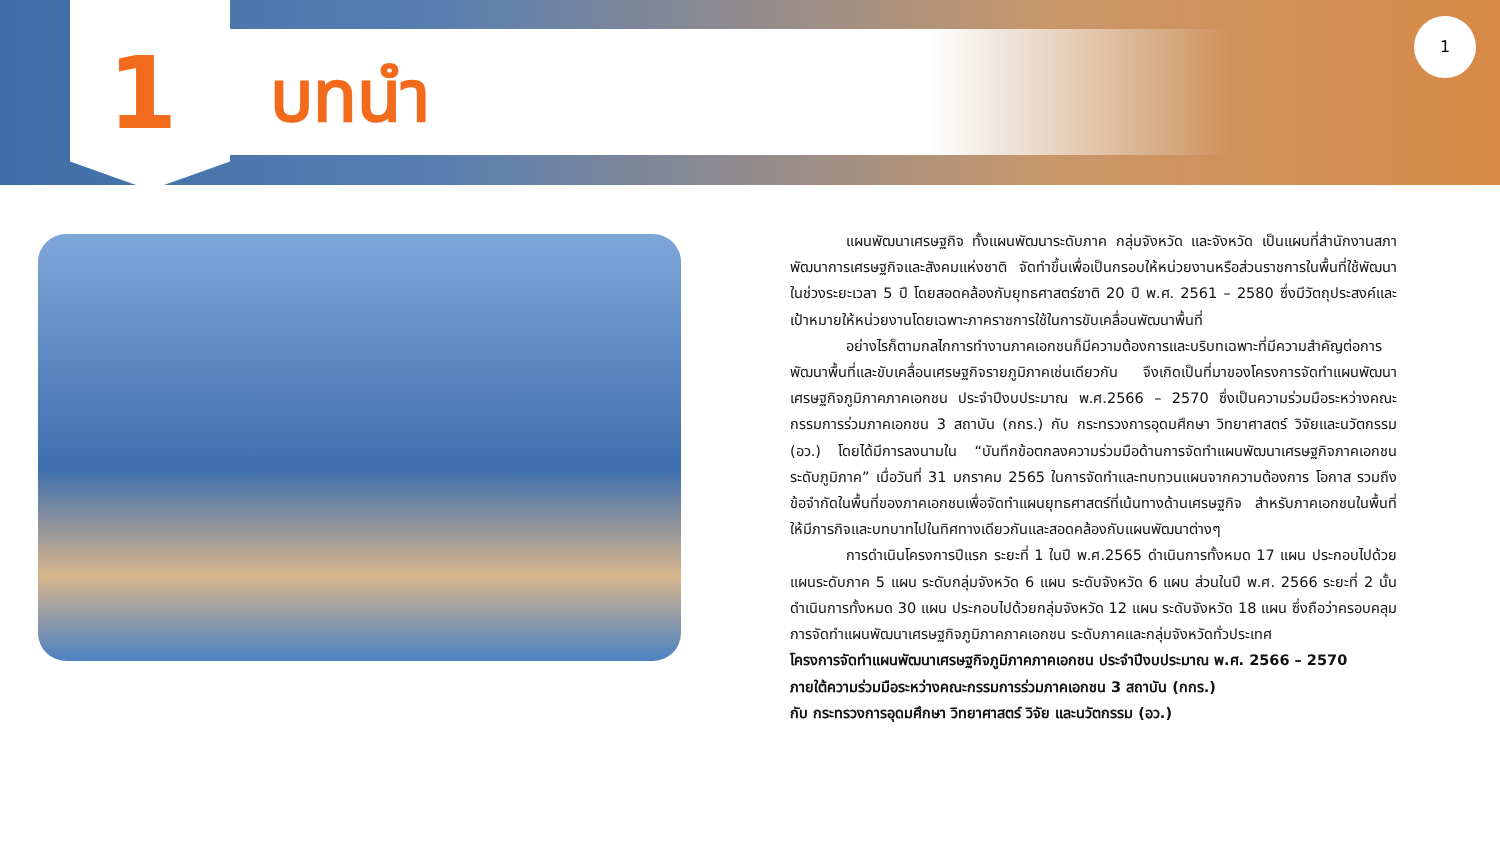1
บทนำ
1
แผนพัฒนาเศรษฐกิจ ทั้งแผนพัฒนาระดับภาค กลุ่มจังหวัด และจังหวัด เป็นแผนที่สำนักงานสภาพัฒนาการเศรษฐกิจและสังคมแห่งชาติ จัดทำขึ้นเพื่อเป็นกรอบให้หน่วยงานหรือส่วนราชการในพื้นที่ใช้พัฒนาในช่วงระยะเวลา 5 ปี โดยสอดคล้องกับยุทธศาสตร์ชาติ 20 ปี พ.ศ. 2561 – 2580 ซึ่งมีวัตถุประสงค์และเป้าหมายให้หน่วยงานโดยเฉพาะภาคราชการใช้ในการขับเคลื่อนพัฒนาพื้นที่
อย่างไรก็ตามกลไกการทำงานภาคเอกชนก็มีความต้องการและบริบทเฉพาะที่มีความสำคัญต่อการพัฒนาพื้นที่และขับเคลื่อนเศรษฐกิจรายภูมิภาคเช่นเดียวกัน จึงเกิดเป็นที่มาของโครงการจัดทำแผนพัฒนาเศรษฐกิจภูมิภาคภาคเอกชน ประจำปีงบประมาณ พ.ศ.2566 – 2570 ซึ่งเป็นความร่วมมือระหว่างคณะกรรมการร่วมภาคเอกชน 3 สถาบัน (กกร.) กับ กระทรวงการอุดมศึกษา วิทยาศาสตร์ วิจัยและนวัตกรรม (อว.) โดยได้มีการลงนามใน “บันทึกข้อตกลงความร่วมมือด้านการจัดทำแผนพัฒนาเศรษฐกิจภาคเอกชนระดับภูมิภาค” เมื่อวันที่ 31 มกราคม 2565 ในการจัดทำและทบทวนแผนจากความต้องการ โอกาส รวมถึงข้อจำกัดในพื้นที่ของภาคเอกชนเพื่อจัดทำแผนยุทธศาสตร์ที่เน้นทางด้านเศรษฐกิจ สำหรับภาคเอกชนในพื้นที่ให้มีภารกิจและบทบาทไปในทิศทางเดียวกันและสอดคล้องกับแผนพัฒนาต่างๆ
การดำเนินโครงการปีแรก ระยะที่ 1 ในปี พ.ศ.2565 ดำเนินการทั้งหมด 17 แผน ประกอบไปด้วยแผนระดับภาค 5 แผน ระดับกลุ่มจังหวัด 6 แผน ระดับจังหวัด 6 แผน ส่วนในปี พ.ศ. 2566 ระยะที่ 2 นั้น ดำเนินการทั้งหมด 30 แผน ประกอบไปด้วยกลุ่มจังหวัด 12 แผน ระดับจังหวัด 18 แผน ซึ่งถือว่าครอบคลุมการจัดทำแผนพัฒนาเศรษฐกิจภูมิภาคภาคเอกชน ระดับภาคและกลุ่มจังหวัดทั่วประเทศ
โครงการจัดทำแผนพัฒนาเศรษฐกิจภูมิภาคภาคเอกชน ประจำปีงบประมาณ พ.ศ. 2566 – 2570
ภายใต้ความร่วมมือระหว่างคณะกรรมการร่วมภาคเอกชน 3 สถาบัน (กกร.)
กับ กระทรวงการอุดมศึกษา วิทยาศาสตร์ วิจัย และนวัตกรรม (อว.)